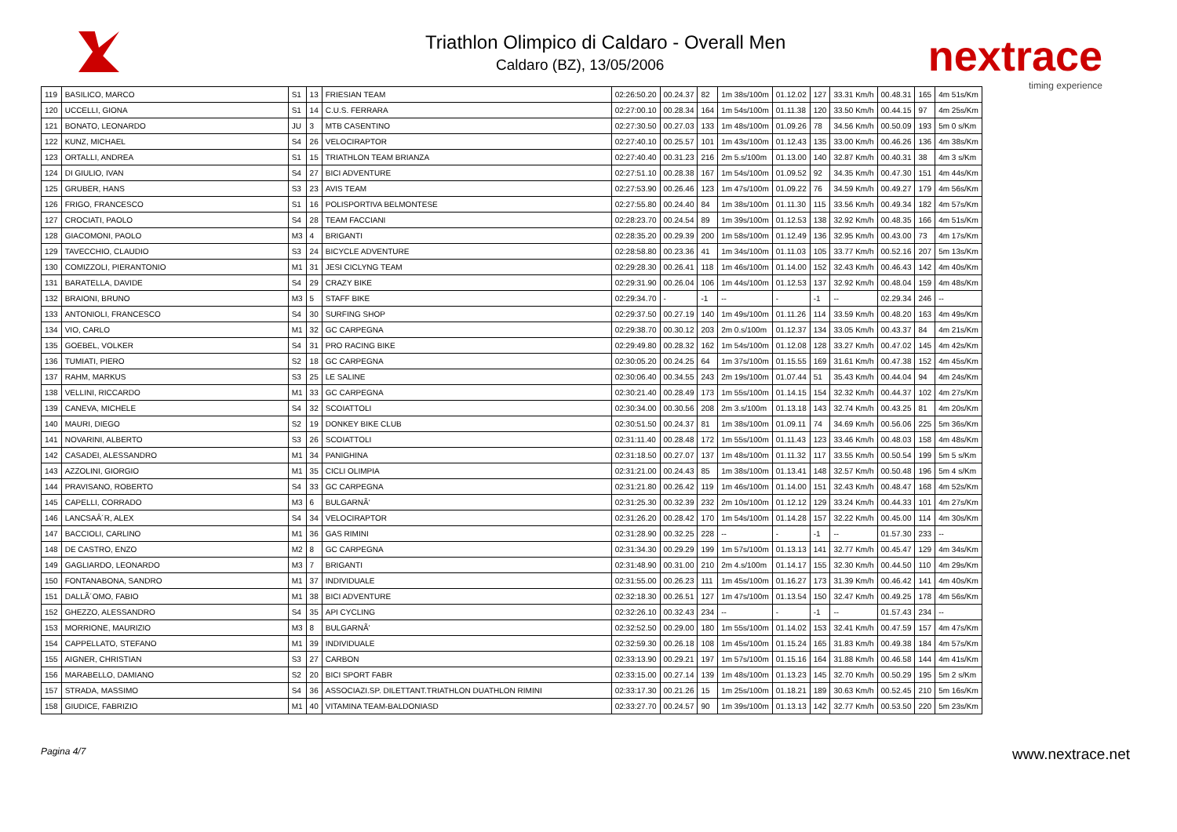Triathlon Olimpico di Caldaro - Overall Men
Caldaro (BZ), 13/05/2006
nextrace
timing experience
| 119 | BASILICO, MARCO | S1 | 13 | FRIESIAN TEAM | 02:26:50.20 | 00.24.37 | 82 | 1m 38s/100m | 01.12.02 | 127 | 33.31 Km/h | 00.48.31 | 165 | 4m 51s/Km |
| 120 | UCCELLI, GIONA | S1 | 14 | C.U.S. FERRARA | 02:27:00.10 | 00.28.34 | 164 | 1m 54s/100m | 01.11.38 | 120 | 33.50 Km/h | 00.44.15 | 97 | 4m 25s/Km |
| 121 | BONATO, LEONARDO | JU | 3 | MTB CASENTINO | 02:27:30.50 | 00.27.03 | 133 | 1m 48s/100m | 01.09.26 | 78 | 34.56 Km/h | 00.50.09 | 193 | 5m 0 s/Km |
| 122 | KUNZ, MICHAEL | S4 | 26 | VELOCIRAPTOR | 02:27:40.10 | 00.25.57 | 101 | 1m 43s/100m | 01.12.43 | 135 | 33.00 Km/h | 00.46.26 | 136 | 4m 38s/Km |
| 123 | ORTALLI, ANDREA | S1 | 15 | TRIATHLON TEAM BRIANZA | 02:27:40.40 | 00.31.23 | 216 | 2m 5.s/100m | 01.13.00 | 140 | 32.87 Km/h | 00.40.31 | 38 | 4m 3 s/Km |
| 124 | DI GIULIO, IVAN | S4 | 27 | BICI ADVENTURE | 02:27:51.10 | 00.28.38 | 167 | 1m 54s/100m | 01.09.52 | 92 | 34.35 Km/h | 00.47.30 | 151 | 4m 44s/Km |
| 125 | GRUBER, HANS | S3 | 23 | AVIS TEAM | 02:27:53.90 | 00.26.46 | 123 | 1m 47s/100m | 01.09.22 | 76 | 34.59 Km/h | 00.49.27 | 179 | 4m 56s/Km |
| 126 | FRIGO, FRANCESCO | S1 | 16 | POLISPORTIVA BELMONTESE | 02:27:55.80 | 00.24.40 | 84 | 1m 38s/100m | 01.11.30 | 115 | 33.56 Km/h | 00.49.34 | 182 | 4m 57s/Km |
| 127 | CROCIATI, PAOLO | S4 | 28 | TEAM FACCIANI | 02:28:23.70 | 00.24.54 | 89 | 1m 39s/100m | 01.12.53 | 138 | 32.92 Km/h | 00.48.35 | 166 | 4m 51s/Km |
| 128 | GIACOMONI, PAOLO | M3 | 4 | BRIGANTI | 02:28:35.20 | 00.29.39 | 200 | 1m 58s/100m | 01.12.49 | 136 | 32.95 Km/h | 00.43.00 | 73 | 4m 17s/Km |
| 129 | TAVECCHIO, CLAUDIO | S3 | 24 | BICYCLE ADVENTURE | 02:28:58.80 | 00.23.36 | 41 | 1m 34s/100m | 01.11.03 | 105 | 33.77 Km/h | 00.52.16 | 207 | 5m 13s/Km |
| 130 | COMIZZOLI, PIERANTONIO | M1 | 31 | JESI CICLYNG TEAM | 02:29:28.30 | 00.26.41 | 118 | 1m 46s/100m | 01.14.00 | 152 | 32.43 Km/h | 00.46.43 | 142 | 4m 40s/Km |
| 131 | BARATELLA, DAVIDE | S4 | 29 | CRAZY BIKE | 02:29:31.90 | 00.26.04 | 106 | 1m 44s/100m | 01.12.53 | 137 | 32.92 Km/h | 00.48.04 | 159 | 4m 48s/Km |
| 132 | BRAIONI, BRUNO | M3 | 5 | STAFF BIKE | 02:29:34.70 | - | -1 | -- | - | -1 | -- | 02.29.34 | 246 | -- |
| 133 | ANTONIOLI, FRANCESCO | S4 | 30 | SURFING SHOP | 02:29:37.50 | 00.27.19 | 140 | 1m 49s/100m | 01.11.26 | 114 | 33.59 Km/h | 00.48.20 | 163 | 4m 49s/Km |
| 134 | VIO, CARLO | M1 | 32 | GC CARPEGNA | 02:29:38.70 | 00.30.12 | 203 | 2m 0.s/100m | 01.12.37 | 134 | 33.05 Km/h | 00.43.37 | 84 | 4m 21s/Km |
| 135 | GOEBEL, VOLKER | S4 | 31 | PRO RACING BIKE | 02:29:49.80 | 00.28.32 | 162 | 1m 54s/100m | 01.12.08 | 128 | 33.27 Km/h | 00.47.02 | 145 | 4m 42s/Km |
| 136 | TUMIATI, PIERO | S2 | 18 | GC CARPEGNA | 02:30:05.20 | 00.24.25 | 64 | 1m 37s/100m | 01.15.55 | 169 | 31.61 Km/h | 00.47.38 | 152 | 4m 45s/Km |
| 137 | RAHM, MARKUS | S3 | 25 | LE SALINE | 02:30:06.40 | 00.34.55 | 243 | 2m 19s/100m | 01.07.44 | 51 | 35.43 Km/h | 00.44.04 | 94 | 4m 24s/Km |
| 138 | VELLINI, RICCARDO | M1 | 33 | GC CARPEGNA | 02:30:21.40 | 00.28.49 | 173 | 1m 55s/100m | 01.14.15 | 154 | 32.32 Km/h | 00.44.37 | 102 | 4m 27s/Km |
| 139 | CANEVA, MICHELE | S4 | 32 | SCOIATTOLI | 02:30:34.00 | 00.30.56 | 208 | 2m 3.s/100m | 01.13.18 | 143 | 32.74 Km/h | 00.43.25 | 81 | 4m 20s/Km |
| 140 | MAURI, DIEGO | S2 | 19 | DONKEY BIKE CLUB | 02:30:51.50 | 00.24.37 | 81 | 1m 38s/100m | 01.09.11 | 74 | 34.69 Km/h | 00.56.06 | 225 | 5m 36s/Km |
| 141 | NOVARINI, ALBERTO | S3 | 26 | SCOIATTOLI | 02:31:11.40 | 00.28.48 | 172 | 1m 55s/100m | 01.11.43 | 123 | 33.46 Km/h | 00.48.03 | 158 | 4m 48s/Km |
| 142 | CASADEI, ALESSANDRO | M1 | 34 | PANIGHINA | 02:31:18.50 | 00.27.07 | 137 | 1m 48s/100m | 01.11.32 | 117 | 33.55 Km/h | 00.50.54 | 199 | 5m 5 s/Km |
| 143 | AZZOLINI, GIORGIO | M1 | 35 | CICLI OLIMPIA | 02:31:21.00 | 00.24.43 | 85 | 1m 38s/100m | 01.13.41 | 148 | 32.57 Km/h | 00.50.48 | 196 | 5m 4 s/Km |
| 144 | PRAVISANO, ROBERTO | S4 | 33 | GC CARPEGNA | 02:31:21.80 | 00.26.42 | 119 | 1m 46s/100m | 01.14.00 | 151 | 32.43 Km/h | 00.48.47 | 168 | 4m 52s/Km |
| 145 | CAPELLI, CORRADO | M3 | 6 | BULGARNÃ' | 02:31:25.30 | 00.32.39 | 232 | 2m 10s/100m | 01.12.12 | 129 | 33.24 Km/h | 00.44.33 | 101 | 4m 27s/Km |
| 146 | LANCSAÂ´R, ALEX | S4 | 34 | VELOCIRAPTOR | 02:31:26.20 | 00.28.42 | 170 | 1m 54s/100m | 01.14.28 | 157 | 32.22 Km/h | 00.45.00 | 114 | 4m 30s/Km |
| 147 | BACCIOLI, CARLINO | M1 | 36 | GAS RIMINI | 02:31:28.90 | 00.32.25 | 228 | -- | - | -1 | -- | 01.57.30 | 233 | -- |
| 148 | DE CASTRO, ENZO | M2 | 8 | GC CARPEGNA | 02:31:34.30 | 00.29.29 | 199 | 1m 57s/100m | 01.13.13 | 141 | 32.77 Km/h | 00.45.47 | 129 | 4m 34s/Km |
| 149 | GAGLIARDO, LEONARDO | M3 | 7 | BRIGANTI | 02:31:48.90 | 00.31.00 | 210 | 2m 4.s/100m | 01.14.17 | 155 | 32.30 Km/h | 00.44.50 | 110 | 4m 29s/Km |
| 150 | FONTANABONA, SANDRO | M1 | 37 | INDIVIDUALE | 02:31:55.00 | 00.26.23 | 111 | 1m 45s/100m | 01.16.27 | 173 | 31.39 Km/h | 00.46.42 | 141 | 4m 40s/Km |
| 151 | DALLÃ´OMO, FABIO | M1 | 38 | BICI ADVENTURE | 02:32:18.30 | 00.26.51 | 127 | 1m 47s/100m | 01.13.54 | 150 | 32.47 Km/h | 00.49.25 | 178 | 4m 56s/Km |
| 152 | GHEZZO, ALESSANDRO | S4 | 35 | API CYCLING | 02:32:26.10 | 00.32.43 | 234 | -- | - | -1 | -- | 01.57.43 | 234 | -- |
| 153 | MORRIONE, MAURIZIO | M3 | 8 | BULGARNÃ' | 02:32:52.50 | 00.29.00 | 180 | 1m 55s/100m | 01.14.02 | 153 | 32.41 Km/h | 00.47.59 | 157 | 4m 47s/Km |
| 154 | CAPPELLATO, STEFANO | M1 | 39 | INDIVIDUALE | 02:32:59.30 | 00.26.18 | 108 | 1m 45s/100m | 01.15.24 | 165 | 31.83 Km/h | 00.49.38 | 184 | 4m 57s/Km |
| 155 | AIGNER, CHRISTIAN | S3 | 27 | CARBON | 02:33:13.90 | 00.29.21 | 197 | 1m 57s/100m | 01.15.16 | 164 | 31.88 Km/h | 00.46.58 | 144 | 4m 41s/Km |
| 156 | MARABELLO, DAMIANO | S2 | 20 | BICI SPORT FABR | 02:33:15.00 | 00.27.14 | 139 | 1m 48s/100m | 01.13.23 | 145 | 32.70 Km/h | 00.50.29 | 195 | 5m 2 s/Km |
| 157 | STRADA, MASSIMO | S4 | 36 | ASSOCIAZI.SP. DILETTANT.TRIATHLON DUATHLON RIMINI | 02:33:17.30 | 00.21.26 | 15 | 1m 25s/100m | 01.18.21 | 189 | 30.63 Km/h | 00.52.45 | 210 | 5m 16s/Km |
| 158 | GIUDICE, FABRIZIO | M1 | 40 | VITAMINA TEAM-BALDONIASD | 02:33:27.70 | 00.24.57 | 90 | 1m 39s/100m | 01.13.13 | 142 | 32.77 Km/h | 00.53.50 | 220 | 5m 23s/Km |
Pagina 4/7 www.nextrace.net